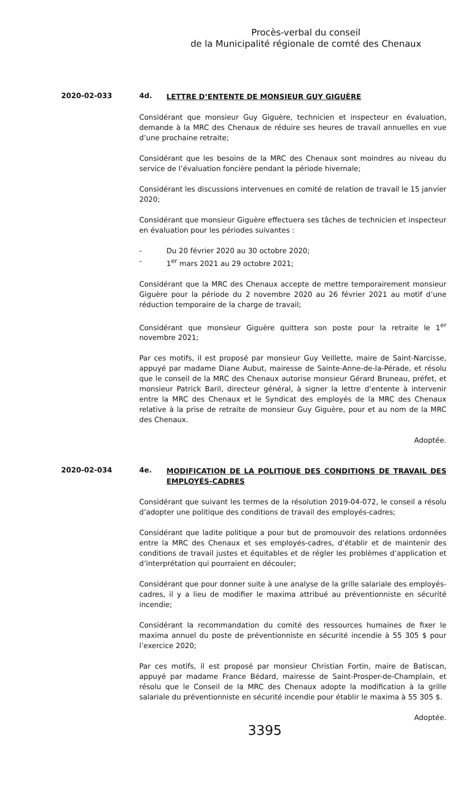Procès-verbal du conseil
de la Municipalité régionale de comté des Chenaux
2020-02-033 4d.
LETTRE D’ENTENTE DE MONSIEUR GUY GIGUÈRE
Considérant que monsieur Guy Giguère, technicien et inspecteur en évaluation, demande à la MRC des Chenaux de réduire ses heures de travail annuelles en vue d’une prochaine retraite;
Considérant que les besoins de la MRC des Chenaux sont moindres au niveau du service de l’évaluation foncière pendant la période hivernale;
Considérant les discussions intervenues en comité de relation de travail le 15 janvier 2020;
Considérant que monsieur Giguère effectuera ses tâches de technicien et inspecteur en évaluation pour les périodes suivantes :
- Du 20 février 2020 au 30 octobre 2020;
- 1<sup>er</sup> mars 2021 au 29 octobre 2021;
Considérant que la MRC des Chenaux accepte de mettre temporairement monsieur Giguère pour la période du 2 novembre 2020 au 26 février 2021 au motif d’une réduction temporaire de la charge de travail;
Considérant que monsieur Giguère quittera son poste pour la retraite le 1<sup>er</sup> novembre 2021;
Par ces motifs, il est proposé par monsieur Guy Veillette, maire de Saint-Narcisse, appuyé par madame Diane Aubut, mairesse de Sainte-Anne-de-la-Pérade, et résolu que le conseil de la MRC des Chenaux autorise monsieur Gérard Bruneau, préfet, et monsieur Patrick Baril, directeur général, à signer la lettre d’entente à intervenir entre la MRC des Chenaux et le Syndicat des employés de la MRC des Chenaux relative à la prise de retraite de monsieur Guy Giguère, pour et au nom de la MRC des Chenaux.
Adoptée.
2020-02-034 4e.
MODIFICATION DE LA POLITIQUE DES CONDITIONS DE TRAVAIL DES EMPLOYÉS-CADRES
Considérant que suivant les termes de la résolution 2019-04-072, le conseil a résolu d’adopter une politique des conditions de travail des employés-cadres;
Considérant que ladite politique a pour but de promouvoir des relations ordonnées entre la MRC des Chenaux et ses employés-cadres, d’établir et de maintenir des conditions de travail justes et équitables et de régler les problèmes d’application et d’interprétation qui pourraient en découler;
Considérant que pour donner suite à une analyse de la grille salariale des employés-cadres, il y a lieu de modifier le maxima attribué au préventionniste en sécurité incendie;
Considérant la recommandation du comité des ressources humaines de fixer le maxima annuel du poste de préventionniste en sécurité incendie à 55 305 $ pour l’exercice 2020;
Par ces motifs, il est proposé par monsieur Christian Fortin, maire de Batiscan, appuyé par madame France Bédard, mairesse de Saint-Prosper-de-Champlain, et résolu que le Conseil de la MRC des Chenaux adopte la modification à la grille salariale du préventionniste en sécurité incendie pour établir le maxima à 55 305 $.
Adoptée.
3395